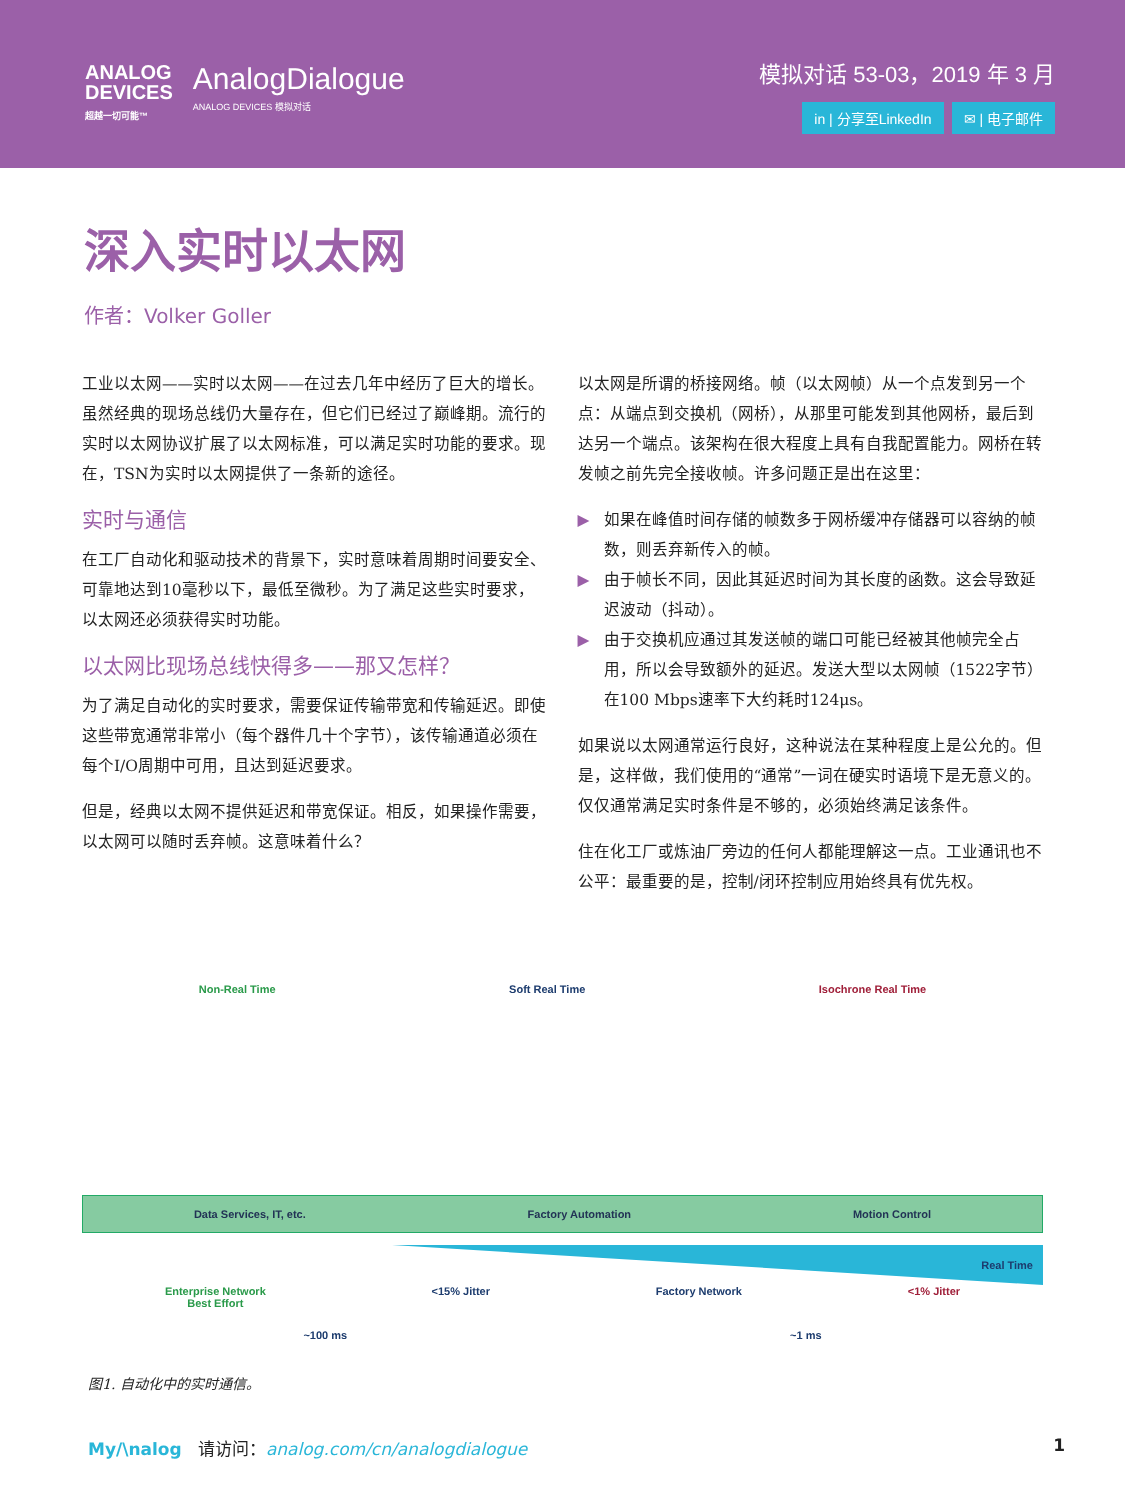ANALOG
DEVICES
超越一切可能™
AnalogDialogue
ANALOG DEVICES 模拟对话
模拟对话 53-03，2019 年 3 月
in | 分享至LinkedIn ✉ | 电子邮件
深入实时以太网
作者：Volker Goller
工业以太网——实时以太网——在过去几年中经历了巨大的增长。虽然经典的现场总线仍大量存在，但它们已经过了巅峰期。流行的实时以太网协议扩展了以太网标准，可以满足实时功能的要求。现在，TSN为实时以太网提供了一条新的途径。
实时与通信
在工厂自动化和驱动技术的背景下，实时意味着周期时间要安全、可靠地达到10毫秒以下，最低至微秒。为了满足这些实时要求，以太网还必须获得实时功能。
以太网比现场总线快得多——那又怎样？
为了满足自动化的实时要求，需要保证传输带宽和传输延迟。即使这些带宽通常非常小（每个器件几十个字节），该传输通道必须在每个I/O周期中可用，且达到延迟要求。
但是，经典以太网不提供延迟和带宽保证。相反，如果操作需要，以太网可以随时丢弃帧。这意味着什么？
以太网是所谓的桥接网络。帧（以太网帧）从一个点发到另一个点：从端点到交换机（网桥），从那里可能发到其他网桥，最后到达另一个端点。该架构在很大程度上具有自我配置能力。网桥在转发帧之前先完全接收帧。许多问题正是出在这里：
▶ 如果在峰值时间存储的帧数多于网桥缓冲存储器可以容纳的帧数，则丢弃新传入的帧。
▶ 由于帧长不同，因此其延迟时间为其长度的函数。这会导致延迟波动（抖动）。
▶ 由于交换机应通过其发送帧的端口可能已经被其他帧完全占用，所以会导致额外的延迟。发送大型以太网帧（1522字节）在100 Mbps速率下大约耗时124μs。
如果说以太网通常运行良好，这种说法在某种程度上是公允的。但是，这样做，我们使用的“通常”一词在硬实时语境下是无意义的。仅仅通常满足实时条件是不够的，必须始终满足该条件。
住在化工厂或炼油厂旁边的任何人都能理解这一点。工业通讯也不公平：最重要的是，控制/闭环控制应用始终具有优先权。
Non-Real Time Soft Real Time Isochrone Real Time
Data Services, IT, etc. Factory Automation Motion Control
Real Time
Enterprise Network
Best Effort <15% Jitter Factory Network <1% Jitter
~100 ms ~1 ms
图1. 自动化中的实时通信。
My/\nalog 请访问：analog.com/cn/analogdialogue 1